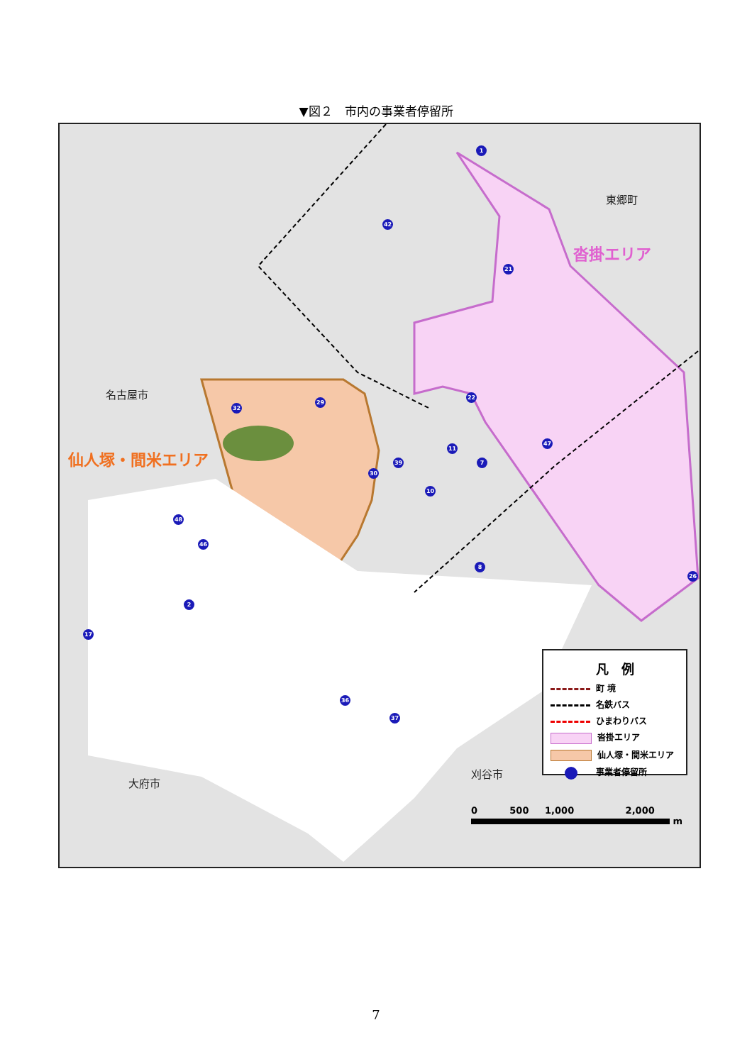▼図２　市内の事業者停留所
東郷町
沓掛エリア
名古屋市
仙人塚・間米エリア
大府市
刈谷市
1
42
21
22
32
29
47
11
7 39
30
10
48
46
8
26
2
17
36
37
凡　例
町 境
名鉄バス
ひまわりバス
沓掛エリア
仙人塚・間米エリア
事業者停留所
0 500 1,000 2,000
m
7